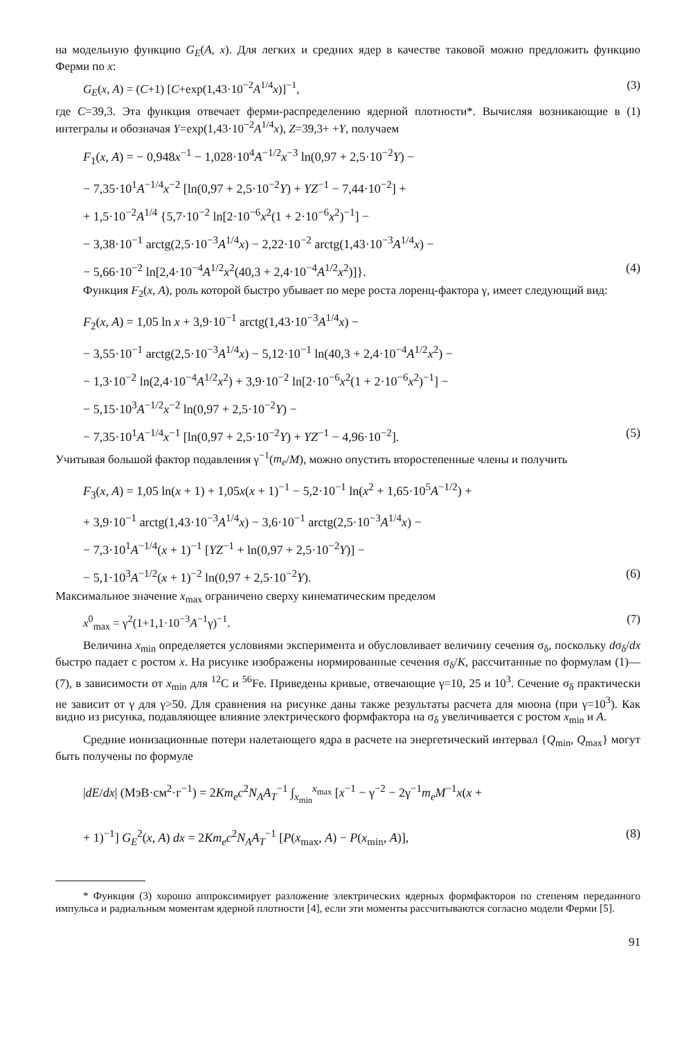на модельную функцию G<sub>E</sub>(A, x). Для легких и средних ядер в качестве таковой можно предложить функцию Ферми по x:
G<sub>E</sub>(x, A) = (C+1) [C+exp(1,43·10<sup>−2</sup>A<sup>1/4</sup>x)]<sup>−1</sup>, (3)
где C=39,3. Эта функция отвечает ферми-распределению ядерной плотности*. Вычисляя возникающие в (1) интегралы и обозначая Y=exp(1,43·10<sup>−2</sup>A<sup>1/4</sup>x), Z=39,3+ +Y, получаем
F<sub>1</sub>(x, A) = − 0,948x<sup>−1</sup> − 1,028·10<sup>4</sup>A<sup>−1/2</sup>x<sup>−3</sup> ln(0,97 + 2,5·10<sup>−2</sup>Y) −
− 7,35·10<sup>1</sup>A<sup>−1/4</sup>x<sup>−2</sup> [ln(0,97 + 2,5·10<sup>−2</sup>Y) + YZ<sup>−1</sup> − 7,44·10<sup>−2</sup>] +
+ 1,5·10<sup>−2</sup>A<sup>1/4</sup> {5,7·10<sup>−2</sup> ln[2·10<sup>−6</sup>x<sup>2</sup>(1 + 2·10<sup>−6</sup>x<sup>2</sup>)<sup>−1</sup>] −
− 3,38·10<sup>−1</sup> arctg(2,5·10<sup>−3</sup>A<sup>1/4</sup>x) − 2,22·10<sup>−2</sup> arctg(1,43·10<sup>−3</sup>A<sup>1/4</sup>x) −
− 5,66·10<sup>−2</sup> ln[2,4·10<sup>−4</sup>A<sup>1/2</sup>x<sup>2</sup>(40,3 + 2,4·10<sup>−4</sup>A<sup>1/2</sup>x<sup>2</sup>)]}. (4)
Функция F<sub>2</sub>(x, A), роль которой быстро убывает по мере роста лоренц-фактора γ, имеет следующий вид:
F<sub>2</sub>(x, A) = 1,05 ln x + 3,9·10<sup>−1</sup> arctg(1,43·10<sup>−3</sup>A<sup>1/4</sup>x) −
− 3,55·10<sup>−1</sup> arctg(2,5·10<sup>−3</sup>A<sup>1/4</sup>x) − 5,12·10<sup>−1</sup> ln(40,3 + 2,4·10<sup>−4</sup>A<sup>1/2</sup>x<sup>2</sup>) −
− 1,3·10<sup>−2</sup> ln(2,4·10<sup>−4</sup>A<sup>1/2</sup>x<sup>2</sup>) + 3,9·10<sup>−2</sup> ln[2·10<sup>−6</sup>x<sup>2</sup>(1 + 2·10<sup>−6</sup>x<sup>2</sup>)<sup>−1</sup>] −
− 5,15·10<sup>3</sup>A<sup>−1/2</sup>x<sup>−2</sup> ln(0,97 + 2,5·10<sup>−2</sup>Y) −
− 7,35·10<sup>1</sup>A<sup>−1/4</sup>x<sup>−1</sup> [ln(0,97 + 2,5·10<sup>−2</sup>Y) + YZ<sup>−1</sup> − 4,96·10<sup>−2</sup>]. (5)
Учитывая большой фактор подавления γ<sup>−1</sup>(m<sub>e</sub>/M), можно опустить второстепенные члены и получить
F<sub>3</sub>(x, A) = 1,05 ln(x + 1) + 1,05x(x + 1)<sup>−1</sup> − 5,2·10<sup>−1</sup> ln(x<sup>2</sup> + 1,65·10<sup>5</sup>A<sup>−1/2</sup>) +
+ 3,9·10<sup>−1</sup> arctg(1,43·10<sup>−3</sup>A<sup>1/4</sup>x) − 3,6·10<sup>−1</sup> arctg(2,5·10<sup>−3</sup>A<sup>1/4</sup>x) −
− 7,3·10<sup>1</sup>A<sup>−1/4</sup>(x + 1)<sup>−1</sup> [YZ<sup>−1</sup> + ln(0,97 + 2,5·10<sup>−2</sup>Y)] −
− 5,1·10<sup>3</sup>A<sup>−1/2</sup>(x + 1)<sup>−2</sup> ln(0,97 + 2,5·10<sup>−2</sup>Y). (6)
Максимальное значение x<sub>max</sub> ограничено сверху кинематическим пределом
x<sup>0</sup><sub>max</sub> = γ<sup>2</sup>(1+1,1·10<sup>−3</sup>A<sup>−1</sup>γ)<sup>−1</sup>. (7)
Величина x<sub>min</sub> определяется условиями эксперимента и обусловливает величину сечения σ<sub>δ</sub>, поскольку dσ<sub>δ</sub>/dx быстро падает с ростом x. На рисунке изображены нормированные сечения σ<sub>δ</sub>/K, рассчитанные по формулам (1)—(7), в зависимости от x<sub>min</sub> для <sup>12</sup>C и <sup>56</sup>Fe. Приведены кривые, отвечающие γ=10, 25 и 10<sup>3</sup>. Сечение σ<sub>δ</sub> практически не зависит от γ для γ>50. Для сравнения на рисунке даны также результаты расчета для мюона (при γ=10<sup>3</sup>). Как видно из рисунка, подавляющее влияние электрического формфактора на σ<sub>δ</sub> увеличивается с ростом x<sub>min</sub> и A.
Средние ионизационные потери налетающего ядра в расчете на энергетический интервал {Q<sub>min</sub>, Q<sub>max</sub>} могут быть получены по формуле
|dE/dx| (МэВ·см<sup>2</sup>·г<sup>−1</sup>) = 2Km<sub>e</sub>c<sup>2</sup>N<sub>A</sub>A<sub>T</sub><sup>−1</sup> ∫<sub>x<sub>min</sub></sub><sup>x<sub>max</sub></sup> [x<sup>−1</sup> − γ<sup>−2</sup> − 2γ<sup>−1</sup>m<sub>e</sub>M<sup>−1</sup>x(x +
+ 1)<sup>−1</sup>] G<sub>E</sub><sup>2</sup>(x, A) dx = 2Km<sub>e</sub>c<sup>2</sup>N<sub>A</sub>A<sub>T</sub><sup>−1</sup> [P(x<sub>max</sub>, A) − P(x<sub>min</sub>, A)], (8)
* Функция (3) хорошо аппроксимирует разложение электрических ядерных формфакторов по степеням переданного импульса и радиальным моментам ядерной плотности [4], если эти моменты рассчитываются согласно модели Ферми [5].
91